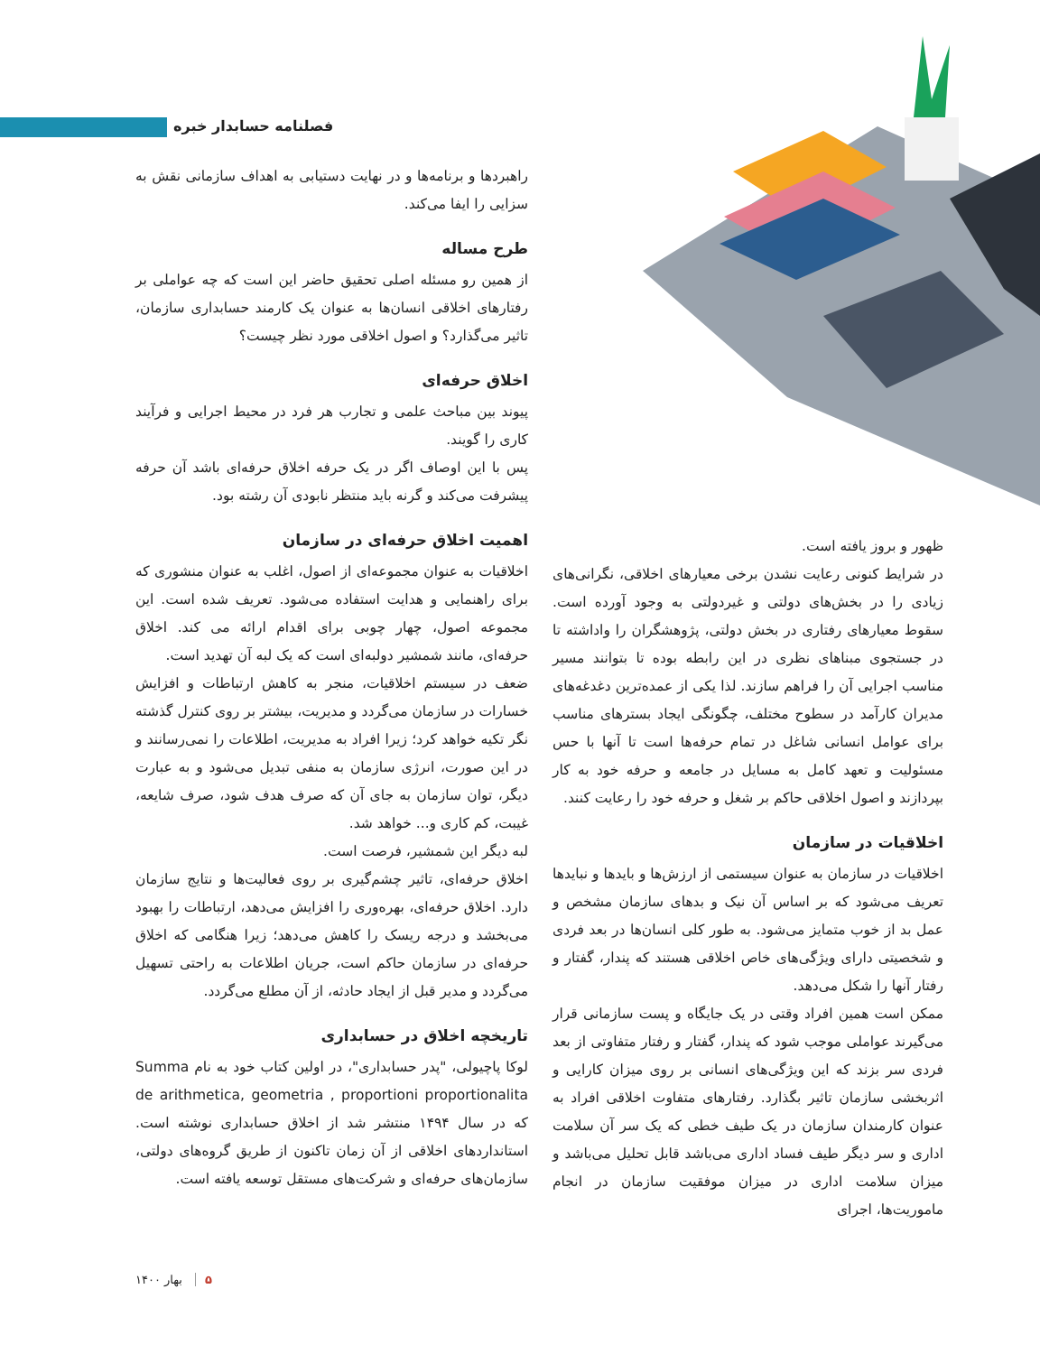فصلنامه حسابدار خبره
راهبردها و برنامه‌ها و در نهایت دستیابی به اهداف سازمانی نقش به سزایی را ایفا می‌کند.
طرح مساله
از همین رو مسئله اصلی تحقیق حاضر این است که چه عواملی بر رفتارهای اخلاقی انسان‌ها به عنوان یک کارمند حسابداری سازمان، تاثیر می‌گذارد؟ و اصول اخلاقی مورد نظر چیست؟
اخلاق حرفه‌ای
پیوند بین مباحث علمی و تجارب هر فرد در محیط اجرایی و فرآیند کاری را گویند.
پس با این اوصاف اگر در یک حرفه اخلاق حرفه‌ای باشد آن حرفه پیشرفت می‌کند و گرنه باید منتظر نابودی آن رشته بود.
اهمیت اخلاق حرفه‌ای در سازمان
اخلاقیات به عنوان مجموعه‌ای از اصول، اغلب به عنوان منشوری که برای راهنمایی و هدایت استفاده می‌شود. تعریف شده است. این مجموعه اصول، چهار چوبی برای اقدام ارائه می کند. اخلاق حرفه‌ای، مانند شمشیر دولبه‌ای است که یک لبه آن تهدید است.
ضعف در سیستم اخلاقیات، منجر به کاهش ارتباطات و افزایش خسارات در سازمان می‌گردد و مدیریت، بیشتر بر روی کنترل گذشته نگر تکیه خواهد کرد؛ زیرا افراد به مدیریت، اطلاعات را نمی‌رسانند و در این صورت، انرژی سازمان به منفی تبدیل می‌شود و به عبارت دیگر، توان سازمان به جای آن که صرف هدف شود، صرف شایعه، غیبت، کم کاری و... خواهد شد.
لبه دیگر این شمشیر، فرصت است.
اخلاق حرفه‌ای، تاثیر چشم‌گیری بر روی فعالیت‌ها و نتایج سازمان دارد. اخلاق حرفه‌ای، بهره‌وری را افزایش می‌دهد، ارتباطات را بهبود می‌بخشد و درجه ریسک را کاهش می‌دهد؛ زیرا هنگامی که اخلاق حرفه‌ای در سازمان حاکم است، جریان اطلاعات به راحتی تسهیل می‌گردد و مدیر قبل از ایجاد حادثه، از آن مطلع می‌گردد.
تاریخچه اخلاق در حسابداری
لوکا پاچیولی، "پدر حسابداری"، در اولین کتاب خود به نام Summa de arithmetica, geometria , proportioni proportionalita که در سال ۱۴۹۴ منتشر شد از اخلاق حسابداری نوشته است. استانداردهای اخلاقی از آن زمان تاکنون از طریق گروه‌های دولتی، سازمان‌های حرفه‌ای و شرکت‌های مستقل توسعه یافته است.
ظهور و بروز یافته است.
در شرایط کنونی رعایت نشدن برخی معیارهای اخلاقی، نگرانی‌های زیادی را در بخش‌های دولتی و غیردولتی به وجود آورده است. سقوط معیارهای رفتاری در بخش دولتی، پژوهشگران را واداشته تا در جستجوی مبناهای نظری در این رابطه بوده تا بتوانند مسیر مناسب اجرایی آن را فراهم سازند. لذا یکی از عمده‌ترین دغدغه‌های مدیران کارآمد در سطوح مختلف، چگونگی ایجاد بسترهای مناسب برای عوامل انسانی شاغل در تمام حرفه‌ها است تا آنها با حس مسئولیت و تعهد کامل به مسایل در جامعه و حرفه خود به کار بپردازند و اصول اخلاقی حاکم بر شغل و حرفه خود را رعایت کنند.
اخلاقیات در سازمان
اخلاقیات در سازمان به عنوان سیستمی از ارزش‌ها و بایدها و نبایدها تعریف می‌شود که بر اساس آن نیک و بدهای سازمان مشخص و عمل بد از خوب متمایز می‌شود. به طور کلی انسان‌ها در بعد فردی و شخصیتی دارای ویژگی‌های خاص اخلاقی هستند که پندار، گفتار و رفتار آنها را شکل می‌دهد.
ممکن است همین افراد وقتی در یک جایگاه و پست سازمانی قرار می‌گیرند عواملی موجب شود که پندار، گفتار و رفتار متفاوتی از بعد فردی سر بزند که این ویژگی‌های انسانی بر روی میزان کارایی و اثربخشی سازمان تاثیر بگذارد. رفتارهای متفاوت اخلاقی افراد به عنوان کارمندان سازمان در یک طیف خطی که یک سر آن سلامت اداری و سر دیگر طیف فساد اداری می‌باشد قابل تحلیل می‌باشد و میزان سلامت اداری در میزان موفقیت سازمان در انجام ماموریت‌ها، اجرای
۵ بهار ۱۴۰۰